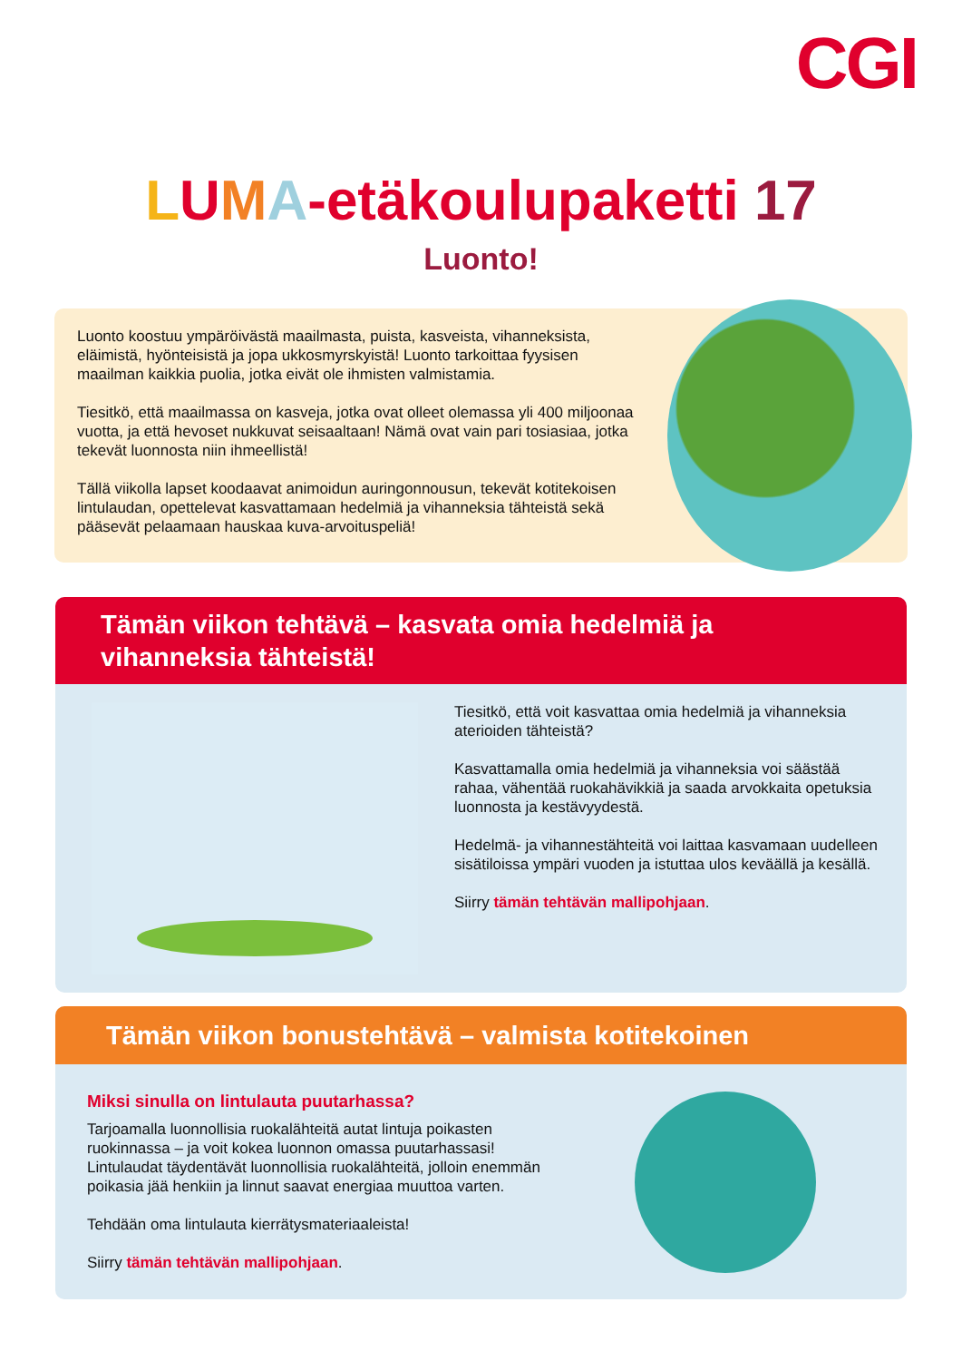CGI
LUMA-etäkoulupaketti 17
Luonto!
Luonto koostuu ympäröivästä maailmasta, puista, kasveista, vihanneksista, eläimistä, hyönteisistä ja jopa ukkosmyrskyistä! Luonto tarkoittaa fyysisen maailman kaikkia puolia, jotka eivät ole ihmisten valmistamia.
Tiesitkö, että maailmassa on kasveja, jotka ovat olleet olemassa yli 400 miljoonaa vuotta, ja että hevoset nukkuvat seisaaltaan! Nämä ovat vain pari tosiasiaa, jotka tekevät luonnosta niin ihmeellistä!
Tällä viikolla lapset koodaavat animoidun auringonnousun, tekevät kotitekoisen lintulaudan, opettelevat kasvattamaan hedelmiä ja vihanneksia tähteistä sekä pääsevät pelaamaan hauskaa kuva-arvoituspeliä!
Tämän viikon tehtävä – kasvata omia hedelmiä ja vihanneksia tähteistä!
Tiesitkö, että voit kasvattaa omia hedelmiä ja vihanneksia aterioiden tähteistä?
Kasvattamalla omia hedelmiä ja vihanneksia voi säästää rahaa, vähentää ruokahävikkiä ja saada arvokkaita opetuksia luonnosta ja kestävyydestä.
Hedelmä- ja vihannestähteitä voi laittaa kasvamaan uudelleen sisätiloissa ympäri vuoden ja istuttaa ulos keväällä ja kesällä.
Siirry tämän tehtävän mallipohjaan.
Tämän viikon bonustehtävä – valmista kotitekoinen
Miksi sinulla on lintulauta puutarhassa?
Tarjoamalla luonnollisia ruokalähteitä autat lintuja poikasten ruokinnassa – ja voit kokea luonnon omassa puutarhassasi! Lintulaudat täydentävät luonnollisia ruokalähteitä, jolloin enemmän poikasia jää henkiin ja linnut saavat energiaa muuttoa varten.
Tehdään oma lintulauta kierrätysmateriaaleista!
Siirry tämän tehtävän mallipohjaan.